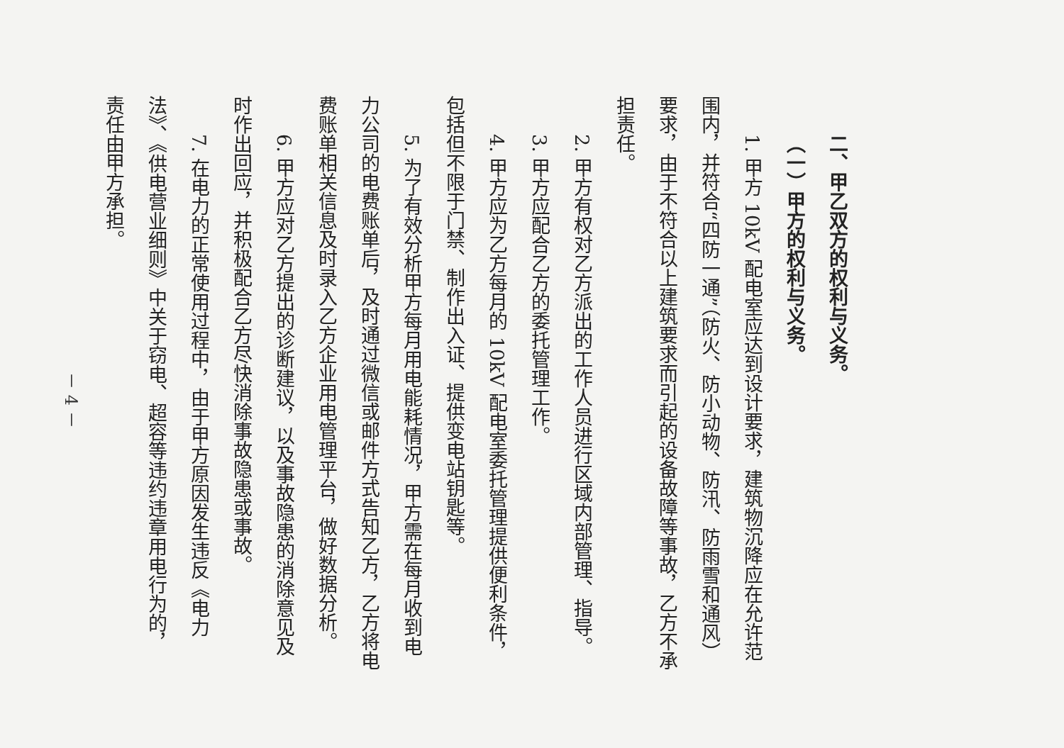二、甲乙双方的权利与义务。
（一）甲方的权利与义务。
1. 甲方 10kV 配电室应达到设计要求，建筑物沉降应在允许范围内，并符合“四防一通”（防火、防小动物、防汛、防雨雪和通风）要求，由于不符合以上建筑要求而引起的设备故障等事故，乙方不承担责任。
2. 甲方有权对乙方派出的工作人员进行区域内部管理、指导。
3. 甲方应配合乙方的委托管理工作。
4. 甲方应为乙方每月的 10kV 配电室委托管理提供便利条件，包括但不限于门禁、制作出入证、提供变电站钥匙等。
5. 为了有效分析甲方每月用电能耗情况，甲方需在每月收到电力公司的电费账单后，及时通过微信或邮件方式告知乙方，乙方将电费账单相关信息及时录入乙方企业用电管理平台，做好数据分析。
6. 甲方应对乙方提出的诊断建议，以及事故隐患的消除意见及时作出回应，并积极配合乙方尽快消除事故隐患或事故。
7. 在电力的正常使用过程中，由于甲方原因发生违反《电力法》、《供电营业细则》中关于窃电、超容等违约违章用电行为的，责任由甲方承担。
－ 4 －